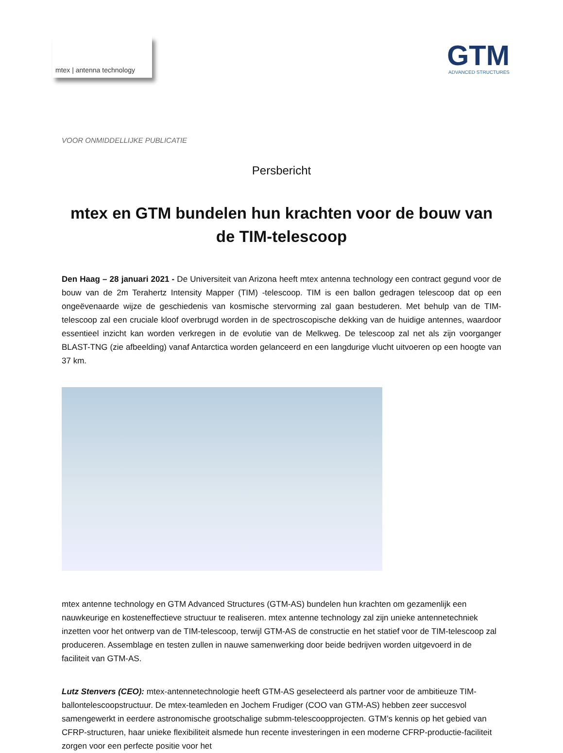mtex | antenna technology
GTM
ADVANCED STRUCTURES
VOOR ONMIDDELLIJKE PUBLICATIE
Persbericht
mtex en GTM bundelen hun krachten voor de bouw van de TIM-telescoop
Den Haag – 28 januari 2021 - De Universiteit van Arizona heeft mtex antenna technology een contract gegund voor de bouw van de 2m Terahertz Intensity Mapper (TIM) -telescoop. TIM is een ballon gedragen telescoop dat op een ongeëvenaarde wijze de geschiedenis van kosmische stervorming zal gaan bestuderen. Met behulp van de TIM-telescoop zal een cruciale kloof overbrugd worden in de spectroscopische dekking van de huidige antennes, waardoor essentieel inzicht kan worden verkregen in de evolutie van de Melkweg. De telescoop zal net als zijn voorganger BLAST-TNG (zie afbeelding) vanaf Antarctica worden gelanceerd en een langdurige vlucht uitvoeren op een hoogte van 37 km.
mtex antenne technology en GTM Advanced Structures (GTM-AS) bundelen hun krachten om gezamenlijk een nauwkeurige en kosteneffectieve structuur te realiseren. mtex antenne technology zal zijn unieke antennetechniek inzetten voor het ontwerp van de TIM-telescoop, terwijl GTM-AS de constructie en het statief voor de TIM-telescoop zal produceren. Assemblage en testen zullen in nauwe samenwerking door beide bedrijven worden uitgevoerd in de faciliteit van GTM-AS.
Lutz Stenvers (CEO): mtex-antennetechnologie heeft GTM-AS geselecteerd als partner voor de ambitieuze TIM-ballontelescoopstructuur. De mtex-teamleden en Jochem Frudiger (COO van GTM-AS) hebben zeer succesvol samengewerkt in eerdere astronomische grootschalige submm-telescoopprojecten. GTM’s kennis op het gebied van CFRP-structuren, haar unieke flexibiliteit alsmede hun recente investeringen in een moderne CFRP-productie-faciliteit zorgen voor een perfecte positie voor het